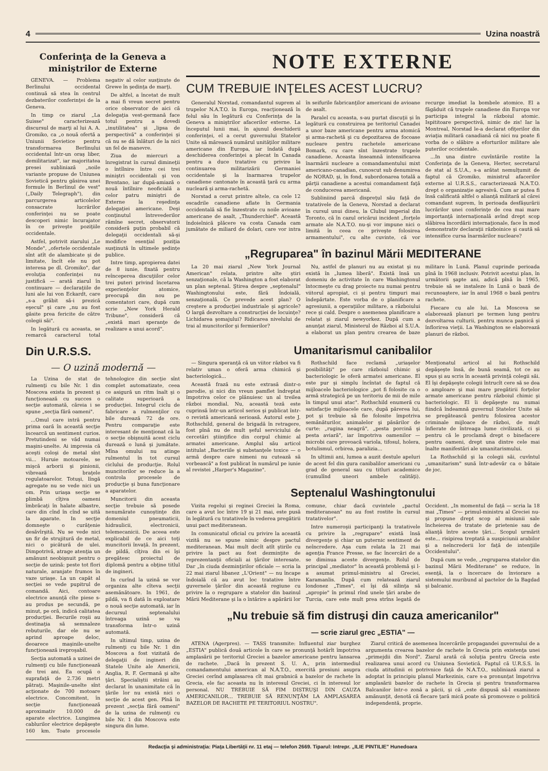4 Uzina noastră
Conferinţa de la Geneva a miniştrilor de Externe
GENEVA. — Problema Berlinului occidental continuă să stea în centrul dezbaterilor conferinţei de la Geneva.
In timp ce ziarul „La Suisse" caracterizează discursul de marţi al lui A. A. Gromiko, ca „o nouă ofertă a Uniunii Sovietice pentru transformarea Berlinului occidental într-un oraş liber, demilitarizat", iar majoritatea presei subliniază „noile variante propuse de Uniunea Sovietică pentru găsirea unei formule în Berlinul de vest" („Daily Telegraph"), din parcurgerea articolelor consacrate lucrărilor conferinţei nu se poate descoperi nimic încurajator în ce priveşte poziţiile occidentale.
Astfel, potrivit ziarului „Le Monde", „ofertele occidentale sînt atît de alambicate şi de limitate, încît ele nu pot interesa pe dl. Gromiko", dar evoluţia conferinţei nu justifică — arată ziarul în continuare — declaraţiile de luni ale lui von Eckardt, care „s-a grăbit să-i prezică eşecul" şi care „nu au fost găsite prea fericite de către colegii săi".
In legătură cu aceasta, se remarcă caracterul total negativ al celor susţinute de Grewe în şedinţa de marţi.
De altfel, a încetat de mult a mai fi vreun secret pentru orice observator de aici că delegaţia vest-germană face totul pentru a dovedi „inutilitatea" şi „lipsa de perspectivă" a conferinţei şi că nu se dă înlături de la nici un fel de manevre.
Ziua de miercuri a înregistrat în cursul dimineţii o întîlnire între cei trei miniştri occidentali şi von Brentano, iar după-amiază o nouă întîlnire neoficială a celor patru miniştri de Externe la reşedinţa delegaţiei americane. Deşi conţinutul întrevederilor rămîne secret, observatorii consideră puţin probabil că delegaţii occidentali să-şi modifice esenţial poziţia susţinută în ultimele şedinţe publice.
Intre timp, apropierea datei de 8 iunie, fixată pentru reînceperea discuţiilor celor trei puteri privind încetarea experienţelor atomice, preocupă din nou pe comentatori care, după cum scrie „New York Herald Tribune", consideră că „există mari speranţe de realizare a unui acord".
Din U.R.S.S.
— O uzină modernă —
La Uzina de stat de rulmenţi cu bile Nr. 1 din Moscova exista în prezent şi funcţionează cu succes o secţie automată, căreia i se spune „secţia fără oameni".
...Omul care intră pentru prima oară în această secţie încearcă un sentiment curios. Pretutindeni se văd numai maşini-unelte. Ai impresia că aceşti coloşi de metal sînt vii... Huruie motoarele, se mişcă arborii şi pinionii, vibrează braţele regulatoarelor. Totuşi, lîngă agregate nu se vede nici un om. Prin uriaşa secţie se plimbă cîţiva oameni îmbrăcaţi în halate albastre, care din cînd în cînd se uită la aparate. In secţie domneşte o curăţenie desăvîrşită. Nu se vede nici un fir de strujitură de metal, nici o picătură de ulei. Dimpotrivă, atrage atenţia un amănunt neobişnuit pentru o secţie de uzină: peste tot flori naturale, aranjate frumos în vaze uriaşe. La un capăt al secţiei se vede pupitrul de comandă. Aici, contoare electrice anunţă cîte piese s-au produs pe secundă, pe minut, pe oră, indică calitatea producţiei. Becurile roşii au destinaţia să semnaleze rebuturile, dar ele nu se aprind aproape deloc, deoarece maşinile-unelte funcţionează ireproşabil.
Secţia automată a uzinei de rulmenţi cu bile funcţionează de trei ani. Ea ocupă o suprafaţă de 2.736 metri pătraţi. Maşinile-unelte sînt acţionate de 700 motoare electrice. Concomitent, în secţie funcţionează aproximativ 10.000 de aparate electrice. Lungimea cablurilor electrice depăşeşte 160 km. Toate procesele tehnologice din secţie sînt complet automatizate, ceea ce asigură un ritm înalt şi o calitate superioară a producţiei. Integrul ciclu de fabricare a rulmenţilor cu bile durează 72 de ore. Pentru comparaţie este interesant de menţionat că la o secţie obişnuită acest ciclu durează o lună şi jumătate. Mîna omului nu atinge rulmentul în tot cursul ciclului de producţie. Rolul muncitorilor se reduce la a controla procesele de producţie şi buna funcţionare a aparatelor.
Muncitorii din aceasta secţie trebuie să posede nenumărate cunoştinţe din domeniul pneumaticii, hidraulicii, electronicii, telemecanicii. De aceea este explicabil de ce aici toţi muncitorii învaţă. In prezent, de pildă, cîţiva din ei îşi pregătesc proiectul de diplomă pentru a obţine titlul de ingineri.
In curînd la uzină se vor organiza alte cîteva secţii asemănătoare. In 1961, de pildă, va fi dată în exploatare o nouă secţie automată, iar în decursul septenalului întreaga uzină se va transforma într-o uzină automată.
In ultimul timp, uzina de rulmenţi cu bile Nr. 1 din Moscova a fost vizitată de delegaţii de ingineri din Statele Unite ale Americii, Anglia, R. F. Germană şi alte ţări. Specialiştii străini au declarat în unanimitate că în ţările lor nu există nici o secţie de acest gen. Pînă în prezent „secţia fără oameni" de la uzina de rulmenţi cu bile Nr. 1 din Moscova este singura din lume.
NOTE EXTERNE
CUM TREBUIE INŢELES ACEST LUCRU?
Generalul Norstad, comandantul suprem al trupelor N.A.T.O. în Europa, reacţionează în felul său în legătură cu Conferinţa de la Geneva a miniştrilor afacerilor externe. La începutul lunii mai, în ajunul deschiderii conferinţei, el a cerut guvernului Statelor Unite să mărească numărul unităţilor militare americane din Europa, iar îndată după deschiderea conferinţei a plecat în Canada pentru a duce tratative cu privire la continuarea militarizării Germaniei occidentale şi la înarmarea trupelor canadiene cantonate în această ţară cu arma nucleară şi arma-rachetă.
Norstad a cerut printre altele, ca cele 12 escadrile canadiene aflate în Germania occidentală să fie înzestrate cu noile avioane americane de asalt, „Thunderchief". Această îndoielnică plăcere va costa Canada cam jumătate de miliard de dolari, care vor intra în seifurile fabricanţilor americani de avioane de asalt.
Paralel cu aceasta, s-au purtat discuţii şi în legătură cu construirea pe teritoriul Canadei a unor baze americane pentru arma atomică şi arma-rachetă şi cu depozitarea de focoase nucleare pentru rachetele americane Bomark, cu care sînt înzestrate trupele canadiene. Aceasta înseamnă intensificarea înarmării nucleare a comandamentului mixt americano-canadian, cunoscut sub denumirea de NORAD, şi, în fond, subordonarea totală a părţii canadiene a acestui comandament faţă de conducerea americană.
Subliniind parcă dispreţul său faţă de tratativele de la Geneva, Norstad a declarat în cursul unui dineu, la Clubul imperial din Toronto, că în cazul oricărui incident „forţele armate ale N.A.T.O. nu-şi vor impune nici o limită în ceea ce priveşte folosirea armamentului", cu alte cuvinte, că vor recurge imediat la bombele atomice. El a făgăduit că trupele canadiene din Europa vor participa integral la războiul atomic. Ispititoare perspectivă, nimic de zis! Iar la Montreal, Norstad le-a declarat ofiţerilor din aviaţia militară canadiană că nici nu poate fi vorba de o slăbire a eforturilor militare ale puterilor occidentale.
...In una dintre cuvîntările rostite la Conferinţa de la Geneva, Herter, secretarul de stat al S.U.A., s-a arătat nemulţumit de faptul că Gromiko, ministrul afacerilor externe al U.R.S.S., caracterizează N.A.T.O. drept o organizaţie agresivă. Cum ar putea fi însă calificată altfel o alianţă militară al cărei comandant suprem, în perioada desfăşurării lucrărilor unei conferinţe de cea mai mare importanţă internaţională avînd drept scop slăbirea încordării internaţionale, face în mod demonstrativ declaraţii războinice şi caută să intensifice cursa înarmărilor nucleare?
„Regruparea" în bazinul Mării MEDITERANE
La 20 mai ziarul „New York Journal American" relata, printre alte ştiri senzaţionale, că la Washington a fost elaborat un plan septenal. Ştirea despre „septenalul" Washingtonului este, fără îndoială, senzaţională. Ce prevede acest plan? O creştere a producţiei industriale şi agricole? O largă dezvoltare a construcţiei de locuinţe? Lichidarea şomajului? Ridicarea nivelului de trai al muncitorilor şi fermierilor?
Nu, astfel de planuri nu au existat şi nu există în „lumea liberă". Există însă un domeniu de activitate în care Washingtonul întocmeşte cu drag proiecte nu numai pentru viitorul apropiat, ci şi pentru timpuri mai îndepărtate. Este vorba de o planificare a agresiunii, a operaţiilor militare, a războiului rece şi cald. Despre o asemenea planificare a relatat şi ziarul newyorkez. După cum a anunţat ziarul, Ministerul de Război al S.U.A. a elaborat un plan pentru crearea de baze militare în Lună. Planul cuprinde perioada pînă în 1968 inclusiv. Potrivit acestui plan, în următorii şapte ani, adică pînă în 1965, trebuie să se instaleze în Lună o bază de recunoaştere, iar în anul 1968 o bază pentru rachete.
Fiecare cu ale lui. La Moscova se elaborează planuri pe termen lung pentru dezvoltarea culturii, pentru munca paşnică şi înflorirea vieţii. La Washington se elaborează planuri de război.
Umanitarismul canibalilor
— Singura speranţă că un viitor război va fi relativ uman o oferă arma chimică şi bacteriologică...
Această frază nu este extrasă dintr-o parodie, şi nici din vreun pamflet îndreptat împotriva celor ce plănuiesc un al treilea război mondial. Nu, această teză este cuprinsă într-un articol serios şi publicat într-o revistă americană serioasă. Autorul este J. Rothschild, general de brigadă în retragere, fost pînă nu de mult şeful serviciului de cercetări ştiinţifice din corpul chimic al armatei americane. Amplul său articol intitulat „Bacteriile şi substanţele toxice — o armă despre care nimeni nu cutează să vorbească" a fost publicat în numărul pe iunie al revistei „Harper's Magazine".
Rothschild face reclamă „uriaşelor posibilităţi" pe care războiul chimic şi bacteriologic le oferă armatei americane. El este pur şi simplu încîntat de faptul că mijloacele bacteriologice „pot fi folosite ca o armă strategică pe un teritoriu de mii de mile în timpul unui atac". Rothschild enumeră cu satisfacţie mijloacele care, după părerea lui, pot şi trebuie să fie folosite împotriva semănăturilor, animalelor şi păsărilor de curte: „rugina neagră", „pesta porcină şi pesta aviară", iar împotriva oamenilor — microbi care provoacă variola, tifosul, holera, botulismul, orbirea, paralizia...
In ultimii ani, lumea a auzit destule apeluri de acest fel din gura canibalilor americani cu grad de general sau cu titluri academice (cumulînd uneori ambele calităţi). Menţionatul articol al lui Rothschild depăşeşte însă, de bună seamă, tot ce au spus şi au scris în această privinţă colegii săi. El îşi depăşeşte colegii întrucît cere să se dea o amploare şi mai mare pregătirii forţelor armate americane pentru războiul chimic şi bacteriologic. El îi depăşeşte nu numai fiindcă îndeamnă guvernul Statelor Unite să se pregătească pentru folosirea acestor criminale mijloace de război, de mult înfierate de întreaga lume civilizată, ci şi pentru că le proclamă drept o binefacere pentru oameni, drept una dintre cele mai înalte manifestări ale umanitarismului.
La Rothschild şi la colegii săi, cuvîntul „umanitarism" sună într-adevăr ca o bătaie de joc.
Septenalul Washingtonului
Vizita regelui şi reginei Greciei la Roma, care a avut loc între 19 şi 21 mai, este pusă în legătură cu tratativele în vederea pregătirii unui pact mediteranean.
In comunicatul oficial cu privire la această vizită nu se spune nimic despre pactul mediteranean. Mai mult decît atît ştirile cu privire la pact au fost dezminţite de reprezentanţii oficiali ai ţărilor interesate. Dar „în ciuda dezminţirilor oficiale — scria la 22 mai ziarul libanez „L'Orient" — nu încape îndoială că au avut loc tratative între guvernele ţărilor din această regiune cu privire la o regrupare a statelor din bazinul Mării Mediterane şi la o întărire a apărării lor comune, chiar dacă cuvintele „pactul mediteranean" nu au fost rostite în cursul tratativelor".
Intre numeroşii participanţi la tratativele cu privire la „regrupare" există însă divergenţe şi chiar un puternic sentiment de neîncredere. Aşa cum relata la 21 mai agenţia France Presse, se fac încercări de a se diminua aceste divergenţe. Rolul de principal „mediator" în această problemă şi l-a asumat primul-ministru al Greciei, Karamanlis. După cum relatează ziarul londonez „Times", el îşi dă silinţa să „apropie" în primul rînd unele ţări arabe de Turcia, care este mult prea strîns legată de Occident. „In momentul de faţă — scria la 18 mai „Times" — primul-ministru al Greciei nu-şi propune drept scop al misiunii sale încheierea de tratate de prietenie sau de alianţă între aceste ţări... Scopul urmărit este... risipirea treptată a suspiciunii arabilor şi a neîncrederii lor faţă de intenţiile Occidentului".
După cum se vede, „regruparea statelor din bazinul Mării Mediterane" se reduce, în esenţă, la o încercare de înviorare a sistemului muribund al pactelor de la Bagdad şi balcanic.
„Nu trebuie să fim distruşi din cauza americanilor"
— scrie ziarul grec „ESTIA" —
ATENA (Agerpres). — TASS transmite: Influentul ziar burghez „ESTIA" publică două articole în care se pronunţă hotărît împotriva amplasării pe teritoriul Greciei a bazelor americane pentru lansarea de rachete. „Dacă în prezent S. U. A., prin intermediul comandamentului american al N.A.T.O., exercită presiuni asupra Greciei cerînd amplasarea cît mai grabnică a bazelor de rachete în Grecia, ele fac aceasta nu în interesul Greciei, ci în interesul lor personal. NU TREBUIE SĂ FIM DISTRUŞI DIN CAUZA AMERICANILOR... TREBUIE SĂ RENUNŢĂM LA AMPLASAREA BAZELOR DE RACHETE PE TERITORIUL NOSTRU".
Ziarul critică de asemenea încercările propagandei guvernului de a argumenta crearea bazelor de rachete în Grecia prin existenţa unei „primejdii din Nord". Ziarul arată că soluţia pentru Grecia este realizarea unui acord cu Uniunea Sovietică. Faptul că U.R.S.S. în ciuda atitudinii ei potrivnice faţă de N.A.T.O., subliniază ziarul a adoptat în principiu planul Markezinis, care s-a pronunţat împotriva amplasării bazelor de rachete în Grecia şi pentru transformarea Balcanilor într-o zonă a păcii, şi că „este dispusă să-l examineze amănunţit, denotă că fiecare ţară mică poate să promoveze o politică independentă, proprie.
Redacţia şi administraţia: Piaţa Libertăţii nr. 11 etaj — telefon 2669. Tiparul: Intrepr. „ILIE PINTILIE" Hunedoara